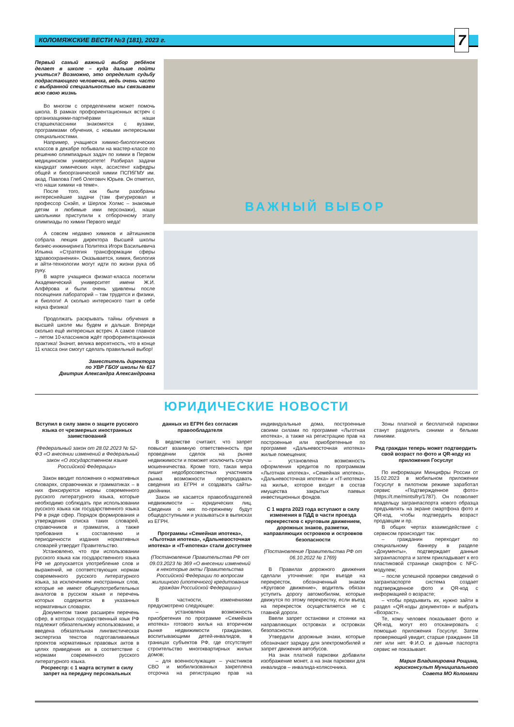КОЛОМЯЖСКИЕ ВЕСТИ №3 (181), 2023 г. 7
Первый самый важный выбор ребёнок делает в школе – куда дальше пойти учиться? Возможно, это определит судьбу подрастающего человечка, ведь очень часто с выбранной специальностью мы связываем всю свою жизнь
Во многом с определением может помочь школа. В рамках профориентационных встреч с организациями-партнёрами наши старшеклассники знакомятся с вузами, программами обучения, с новыми интересными специальностями.
Например, учащиеся химико-биологических классов в декабре побывали на мастер-классе по решению олимпиадных задач по химии в Первом медицинском университете! Разбирал задачи кандидат химических наук, ассистент кафедры общей и биоорганической химии ПСПбГМУ им. акад. Павлова Глеб Олегович Юрьев. Он отметил, что наши химики «в теме».
После того, как были разобраны интереснейшие задачи (там фигурировал и профессор Снэйп, и Шерлок Холмс – знакомые детям и любимые ими персонажи), наши школьники приступили к отборочному этапу олимпиады по химии Первого меда!
А совсем недавно химиков и айтишников собрала лекция директора Высшей школы бизнес-инжиниринга Политеха Игоря Васильевича Ильина «Стратегия трансформации сферы здравоохранения». Оказывается, химия, биология и айти-технологии могут идти по жизни рука об руку.
В марте учащиеся физмат-класса посетили Академический университет имени Ж.И. Алфёрова и были очень удивлены после посещения лабораторий – там трудятся и физики, и биологи! А сколько интересного таит в себе наука физика!
Продолжать раскрывать тайны обучения в высшей школе мы будем и дальше. Впереди сколько ещё интересных встреч. А самое главное – летом 10-классников ждёт профориентационная практика! Значит, велика вероятность, что в конце 11 класса они смогут сделать правильный выбор!
Заместитель директора
по УВР ГБОУ школы № 617
Дмитрик Александра Александровна
ВАЖНЫЙ ВЫБОР
ЮРИДИЧЕСКИЕ НОВОСТИ
Вступил в силу закон о защите русского языка от чрезмерных иностранных заимствований
(Федеральный закон от 28.02.2023 № 52-ФЗ «О внесении изменений в Федеральный закон «О государственном языке Российской Федерации»
Закон вводит положения о нормативных словарях, справочниках и грамматиках – в них фиксируются нормы современного русского литературного языка, которые необходимо соблюдать при использовании русского языка как государственного языка РФ в ряде сфер. Порядок формирования и утверждения списка таких словарей, справочников и грамматик, а также требования к составлению и периодичности издания нормативных словарей утвердит Правительство.
Установлено, что при использовании русского языка как государственного языка РФ не допускается употребление слов и выражений, не соответствующих нормам современного русского литературного языка, за исключением иностранных слов, которые не имеют общеупотребительных аналогов в русском языке и перечень которых содержится в указанных нормативных словарях.
Документом также расширен перечень сфер, в которых государственный язык РФ подлежит обязательному использованию, и введена обязательная лингвистическая экспертиза текстов подготавливаемых проектов нормативных правовых актов в целях приведения их в соответствие с нормами современного русского литературного языка.
Росреестр: с 1 марта вступит в силу запрет на передачу персональных данных из ЕГРН без согласия правообладателя
В ведомстве считают, что запрет повысит взаимную ответственность при проведении сделок на рынке недвижимости и поможет исключить случаи мошенничества. Кроме того, такая мера лишит недобросовестных участников рынка возможности перепродавать сведения из ЕГРН и создавать сайты-двойники.
Закон не касается правообладателей недвижимости – юридических лиц. Сведения о них по-прежнему будут общедоступными и указываться в выписках из ЕГРН.
Программы «Семейная ипотека», «Льготная ипотека», «Дальневосточная ипотека» и «IT-ипотека» стали доступнее
(Постановление Правительства РФ от 09.03.2023 № 369 «О внесении изменений в некоторые акты Правительства Российской Федерации по вопросам жилищного (ипотечного) кредитования граждан Российской Федерации»)
В частности, изменениями предусмотрено следующее:
– установлена возможность приобретения по программе «Семейная ипотека» готового жилья на вторичном рынке недвижимости гражданами, воспитывающими детей-инвалидов, в границах субъектов РФ, где отсутствует строительство многоквартирных жилых домов;
– для военнослужащих – участников СВО и мобилизованных закреплена отсрочка на регистрацию прав на индивидуальные дома, построенные своими силами по программе «Льготная ипотека», а также на регистрацию прав на построенные или приобретенные по программе «Дальневосточная ипотека» жилые помещения;
– установлена возможность оформления кредитов по программам «Льготная ипотека», «Семейная ипотека», «Дальневосточная ипотека» и «IT-ипотека» на жилье, которое входит в состав имущества закрытых паевых инвестиционных фондов.
С 1 марта 2023 года вступают в силу изменения в ПДД в части проезда перекрестков с круговым движением, дорожных знаков, разметки, направляющих островков и островков безопасности
(Постановление Правительства РФ от 06.10.2022 № 1769)
В Правилах дорожного движения сделали уточнение: при въезде на перекресток, обозначенный знаком «Круговое движение», водитель обязан уступить дорогу автомобилям, которые движутся по этому перекрестку, если въезд на перекресток осуществляется не с главной дороги.
Ввели запрет остановки и стоянки на направляющих островках и островках безопасности.
Утвердили дорожные знаки, которые обозначают зарядку для электромобилей и запрет движения автобусов.
На знак платной парковки добавили изображение монет, а на знак парковки для инвалидов – инвалида-колясочника.
Зоны платной и бесплатной парковки станут разделять синими и белыми линиями.
Ряд граждан теперь может подтвердить свой возраст по фото и QR-коду из приложения Госуслуг
По информации Минцифры России от 15.02.2023 в мобильном приложении Госуслуг в пилотном режиме заработал сервис «Подтвержденное фото» (https://t.me/mintsifry/1787). Он позволяет владельцу загранпаспорта нового образца предъявлять на экране смартфона фото и QR-код, чтобы подтвердить возраст продавцам и пр.
В общих чертах взаимодействие с сервисом происходит так:
– гражданин переходит по специальному баннеру в разделе «Документы», подтверждает данные загранпаспорта и затем прикладывает к его пластиковой странице смартфон с NFC-модулем;
– после успешной проверки сведений о загранпаспорте система создает подтвержденное фото и QR-код с информацией о возрасте;
– чтобы предъявить их, нужно зайти в раздел «QR-коды документов» и выбрать «Возраст».
Те, кому человек показывает фото и QR-код, могут его отсканировать с помощью приложения Госуслуг. Затем проверяющий увидит, старше гражданин 18 лет или нет. Ф.И.О. и данные паспорта сервис не показывает.
Мария Владимировна Рощина, юрисконсульт Муниципального Совета МО Коломяги